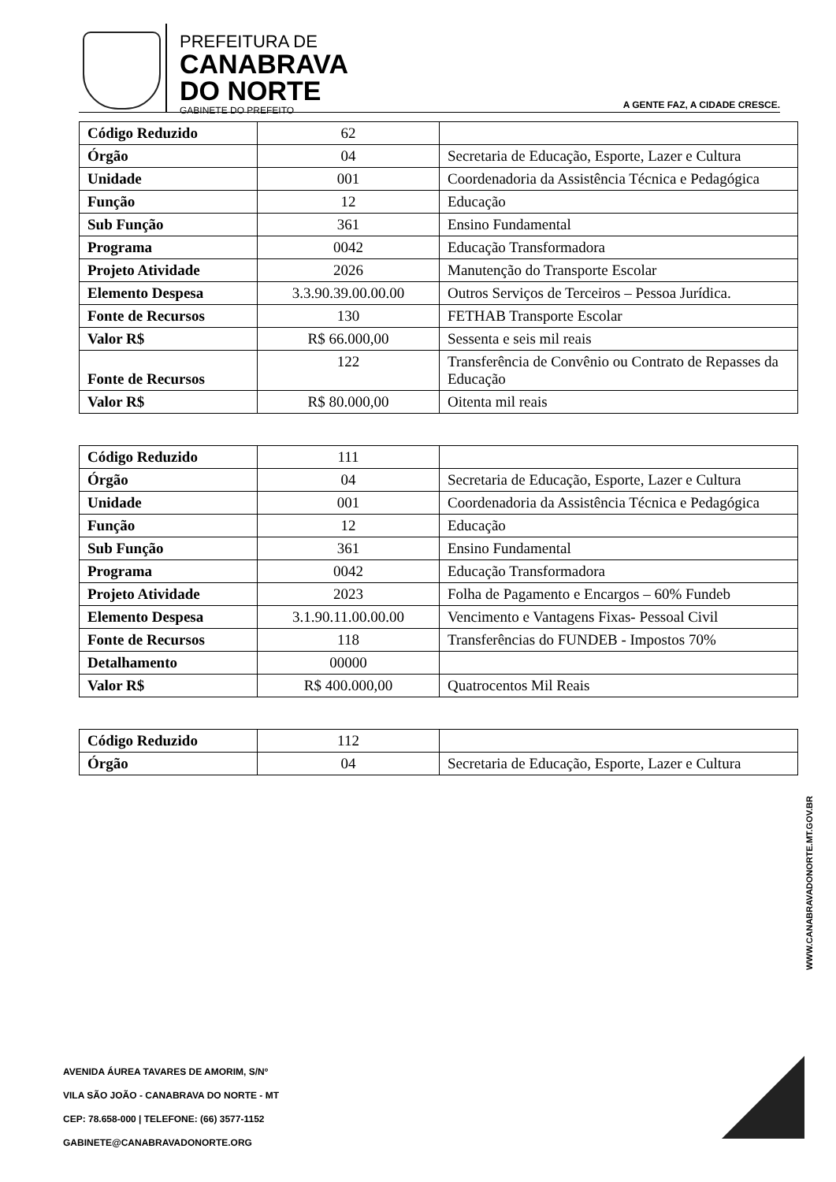PREFEITURA DE
CANABRAVA
DO NORTE
GABINETE DO PREFEITO
A GENTE FAZ, A CIDADE CRESCE.
| Código Reduzido | 62 | |
| Órgão | 04 | Secretaria de Educação, Esporte, Lazer e Cultura |
| Unidade | 001 | Coordenadoria da Assistência Técnica e Pedagógica |
| Função | 12 | Educação |
| Sub Função | 361 | Ensino Fundamental |
| Programa | 0042 | Educação Transformadora |
| Projeto Atividade | 2026 | Manutenção do Transporte Escolar |
| Elemento Despesa | 3.3.90.39.00.00.00 | Outros Serviços de Terceiros – Pessoa Jurídica. |
| Fonte de Recursos | 130 | FETHAB Transporte Escolar |
| Valor R$ | R$ 66.000,00 | Sessenta e seis mil reais |
| Fonte de Recursos | 122 | Transferência de Convênio ou Contrato de Repasses da Educação |
| Valor R$ | R$ 80.000,00 | Oitenta mil reais |
| Código Reduzido | 111 | |
| Órgão | 04 | Secretaria de Educação, Esporte, Lazer e Cultura |
| Unidade | 001 | Coordenadoria da Assistência Técnica e Pedagógica |
| Função | 12 | Educação |
| Sub Função | 361 | Ensino Fundamental |
| Programa | 0042 | Educação Transformadora |
| Projeto Atividade | 2023 | Folha de Pagamento e Encargos – 60% Fundeb |
| Elemento Despesa | 3.1.90.11.00.00.00 | Vencimento e Vantagens Fixas- Pessoal Civil |
| Fonte de Recursos | 118 | Transferências do FUNDEB - Impostos 70% |
| Detalhamento | 00000 | |
| Valor R$ | R$ 400.000,00 | Quatrocentos Mil Reais |
| Código Reduzido | 112 | |
| Órgão | 04 | Secretaria de Educação, Esporte, Lazer e Cultura |
WWW.CANABRAVADONORTE.MT.GOV.BR
AVENIDA ÁUREA TAVARES DE AMORIM, S/Nº
VILA SÃO JOÃO - CANABRAVA DO NORTE - MT
CEP: 78.658-000 | TELEFONE: (66) 3577-1152
GABINETE@CANABRAVADONORTE.ORG